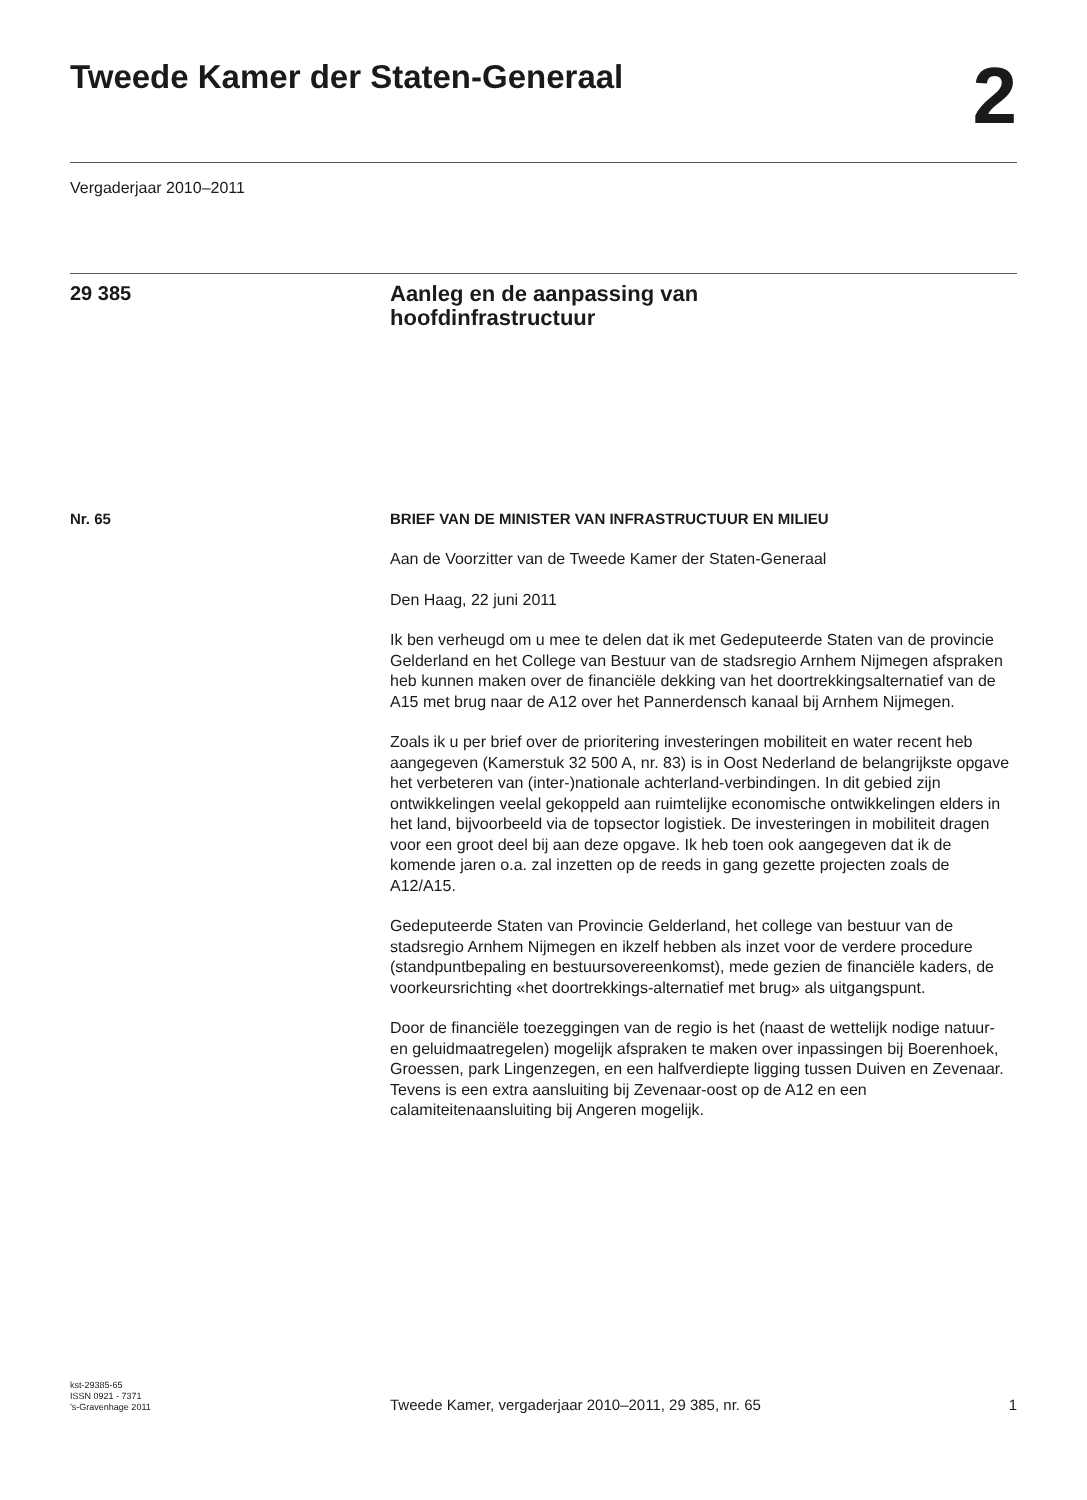Tweede Kamer der Staten-Generaal
2
Vergaderjaar 2010–2011
29 385
Aanleg en de aanpassing van
hoofdinfrastructuur
Nr. 65 BRIEF VAN DE MINISTER VAN INFRASTRUCTUUR EN MILIEU
Aan de Voorzitter van de Tweede Kamer der Staten-Generaal
Den Haag, 22 juni 2011
Ik ben verheugd om u mee te delen dat ik met Gedeputeerde Staten van de provincie Gelderland en het College van Bestuur van de stadsregio Arnhem Nijmegen afspraken heb kunnen maken over de financiële dekking van het doortrekkingsalternatief van de A15 met brug naar de A12 over het Pannerdensch kanaal bij Arnhem Nijmegen.
Zoals ik u per brief over de prioritering investeringen mobiliteit en water recent heb aangegeven (Kamerstuk 32 500 A, nr. 83) is in Oost Nederland de belangrijkste opgave het verbeteren van (inter-)nationale achterland-verbindingen. In dit gebied zijn ontwikkelingen veelal gekoppeld aan ruimtelijke economische ontwikkelingen elders in het land, bijvoorbeeld via de topsector logistiek. De investeringen in mobiliteit dragen voor een groot deel bij aan deze opgave. Ik heb toen ook aangegeven dat ik de komende jaren o.a. zal inzetten op de reeds in gang gezette projecten zoals de A12/A15.
Gedeputeerde Staten van Provincie Gelderland, het college van bestuur van de stadsregio Arnhem Nijmegen en ikzelf hebben als inzet voor de verdere procedure (standpuntbepaling en bestuursovereenkomst), mede gezien de financiële kaders, de voorkeursrichting «het doortrekkings-alternatief met brug» als uitgangspunt.
Door de financiële toezeggingen van de regio is het (naast de wettelijk nodige natuur- en geluidmaatregelen) mogelijk afspraken te maken over inpassingen bij Boerenhoek, Groessen, park Lingenzegen, en een halfverdiepte ligging tussen Duiven en Zevenaar. Tevens is een extra aansluiting bij Zevenaar-oost op de A12 en een calamiteitenaansluiting bij Angeren mogelijk.
kst-29385-65
ISSN 0921 - 7371
’s-Gravenhage 2011
Tweede Kamer, vergaderjaar 2010–2011, 29 385, nr. 65
1